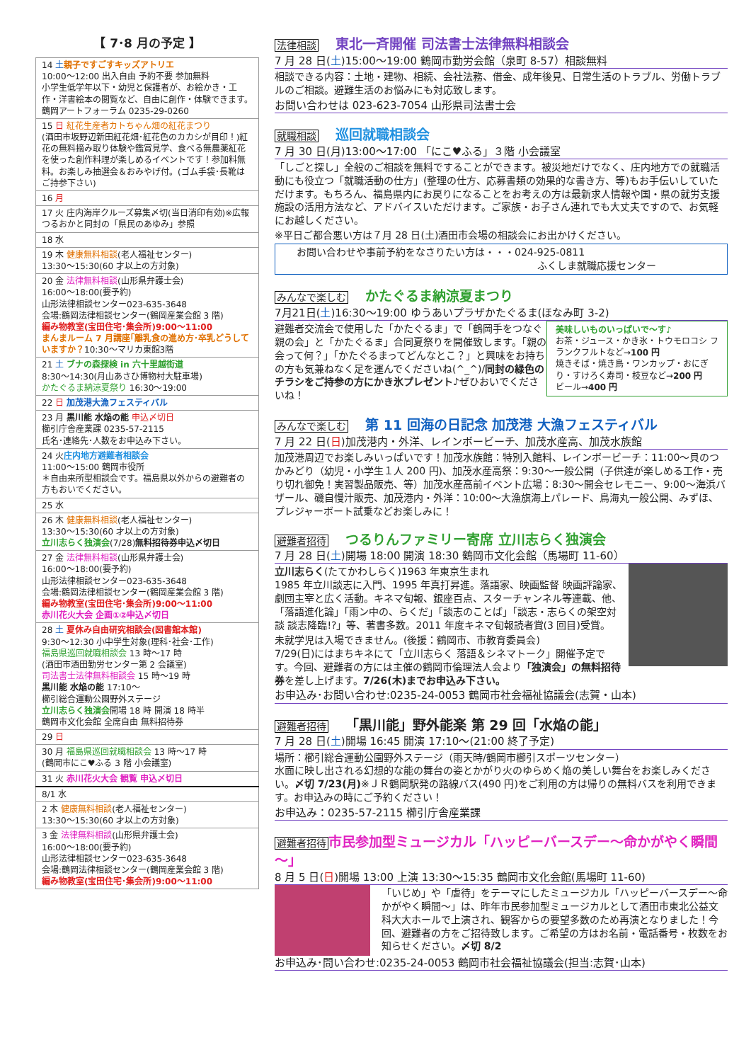【 7･8 月の予定 】
| 14 土 親子ですごすキッズアトリエ 10:00～12:00 出入自由 予約不要 参加無料 小学生低学年以下・幼児と保護者が、お絵かき・工作・洋書絵本の閲覧など、自由に創作・体験できます。鶴岡アートフォーラム 0235-29-0260 |
| 15 日 紅花生産者カトちゃん畑の紅花まつり (酒田市坂野辺新田紅花畑･紅花色のカカシが目印！)紅花の無料摘み取り体験や鑑賞見学、食べる無農薬紅花を使った創作料理が楽しめるイベントです！参加料無料。お楽しみ抽選会＆おみやげ付。(ゴム手袋･長靴はご持参下さい) |
| 16 月 |
| 17 火 庄内海岸クルーズ募集〆切(当日消印有効)※広報つるおかと同封の「県民のあゆみ」参照 |
| 18 水 |
| 19 木 健康無料相談 (老人福祉センター) 13:30～15:30(60 才以上の方対象) |
| 20 金 法律無料相談 (山形県弁護士会) 16:00～18:00(要予約) 山形法律相談センター023-635-3648 会場:鶴岡法律相談センター(鶴岡産業会館 3 階) 編み物教室(宝田住宅･集会所)9:00～11:00 まんまルーム 7 月講座｢離乳食の進め方･卒乳どうしていますか？ 10:30～マリカ東館3階 |
| 21 土 ブナの森探検 in 六十里越街道 8:30～14:30(月山あさひ博物村大駐車場) かたぐるま納涼夏祭り 16:30～19:00 |
| 22 日 加茂港大漁フェスティバル |
| 23 月 黒川能 水焔の能 申込〆切日 櫛引庁舎産業課 0235-57-2115 氏名･連絡先･人数をお申込み下さい。 |
| 24 火 庄内地方避難者相談会 11:00～15:00 鶴岡市役所 ＊自由来所型相談会です。福島県以外からの避難者の方もおいでください。 |
| 25 水 |
| 26 木 健康無料相談 (老人福祉センター) 13:30～15:30(60 才以上の方対象) 立川志らく独演会 (7/28) 無料招待券申込〆切日 |
| 27 金 法律無料相談 (山形県弁護士会) 16:00～18:00(要予約) 山形法律相談センター023-635-3648 会場:鶴岡法律相談センター(鶴岡産業会館 3 階) 編み物教室(宝田住宅･集会所)9:00～11:00 赤川花火大会 企画①②申込〆切日 |
| 28 土 夏休み自由研究相談会(図書館本館) 9:30～12:30 小中学生対象(理科･社会･工作) 福島県巡回就職相談会 13 時～17 時 (酒田市酒田勤労センター第 2 会議室) 司法書士法律無料相談会 15 時～19 時 黒川能 水焔の能 17:10～ 櫛引総合運動公園野外ステージ 立川志らく独演会 開場 18 時 開演 18 時半 鶴岡市文化会館 全席自由 無料招待券 |
| 29 日 |
| 30 月 福島県巡回就職相談会 13 時～17 時 (鶴岡市にこ♥ふる 3 階 小会議室) |
| 31 火 赤川花火大会 観覧 申込〆切日 |
| 8/1 水 |
| 2 木 健康無料相談 (老人福祉センター) 13:30～15:30(60 才以上の方対象) |
| 3 金 法律無料相談 (山形県弁護士会) 16:00～18:00(要予約) 山形法律相談センター023-635-3648 会場:鶴岡法律相談センター(鶴岡産業会館 3 階) 編み物教室(宝田住宅･集会所)9:00～11:00 |
法律相談 東北一斉開催 司法書士法律無料相談会
7 月 28 日(土)15:00～19:00 鶴岡市勤労会館（泉町 8-57）相談無料
相談できる内容：土地・建物、相続、会社法務、借金、成年後見、日常生活のトラブル、労働トラブルのご相談。避難生活のお悩みにも対応致します。
お問い合わせは 023-623-7054 山形県司法書士会
就職相談 巡回就職相談会
7 月 30 日(月)13:00～17:00 「にこ♥ふる」３階 小会議室
「しごと探し」全般のご相談を無料ですることができます。被災地だけでなく、庄内地方での就職活動にも役立つ「就職活動の仕方」(整理の仕方、応募書類の効果的な書き方、等)もお手伝いしていただけます。もちろん、福島県内にお戻りになることをお考えの方は最新求人情報や国・県の就労支援施設の活用方法など、アドバイスいただけます。ご家族・お子さん連れでも大丈夫ですので、お気軽にお越しください。
※平日ご都合悪い方は７月 28 日(土)酒田市会場の相談会にお出かけください。
お問い合わせや事前予約をなさりたい方は・・・024-925-0811
ふくしま就職応援センター
みんなで楽しむ かたぐるま納涼夏まつり
7月21日(土)16:30～19:00 ゆうあいプラザかたぐるま(ほなみ町 3-2)
美味しいものいっぱいで～す♪
お茶・ジュース・かき氷・トウモロコシ フランクフルトなど→100 円
焼きそば・焼き鳥・ワンカップ・おにぎり・すけろく寿司・枝豆など→200 円
ビール→400 円
避難者交流会で使用した「かたぐるま」で「鶴岡手をつなぐ親の会」と「かたぐるま」合同夏祭りを開催致します。「親の会って何？」「かたぐるまってどんなとこ？」と興味をお持ちの方も気兼ねなく足を運んでくださいね(^_^)/同封の緑色のチラシをご持参の方にかき氷プレゼント♪ぜひおいでくださいね！
みんなで楽しむ 第 11 回海の日記念 加茂港 大漁フェスティバル
7 月 22 日(日)加茂港内・外洋、レインボービーチ、加茂水産高、加茂水族館
加茂港周辺でお楽しみいっぱいです！加茂水族館：特別入館料、レインボービーチ：11:00～貝のつかみどり（幼児・小学生１人 200 円)、加茂水産高祭：9:30～一般公開（子供達が楽しめる工作・売り切れ御免！実習製品販売、等）加茂水産高前イベント広場：8:30～開会セレモニー、9:00～海浜バザール、磯自慢汁販売、加茂港内・外洋：10:00～大漁旗海上パレード、鳥海丸一般公開、みずほ、プレジャーボート試乗などお楽しみに！
避難者招待 つるりんファミリー寄席 立川志らく独演会
7 月 28 日(土)開場 18:00 開演 18:30 鶴岡市文化会館（馬場町 11-60）
立川志らく(たてかわしらく)1963 年東京生まれ
1985 年立川談志に入門、1995 年真打昇進。落語家、映画監督 映画評論家、劇団主宰と広く活動。キネマ旬報、銀座百点、スターチャンネル等連載、他、「落語進化論」「雨ン中の、らくだ」「談志のことば」「談志・志らくの架空対談 談志降臨!?」等、著書多数。2011 年度キネマ旬報読者賞(3 回目)受賞。
未就学児は入場できません。(後援：鶴岡市、市教育委員会)
7/29(日)にはまちキネにて「立川志らく 落語＆シネマトーク」開催予定です。今回、避難者の方には主催の鶴岡市倫理法人会より「独演会」の無料招待券を差し上げます。7/26(木)までお申込み下さい。
お申込み･お問い合わせ:0235-24-0053 鶴岡市社会福祉協議会(志賀・山本)
避難者招待 「黒川能」野外能楽 第 29 回「水焔の能」
7 月 28 日(土)開場 16:45 開演 17:10～(21:00 終了予定)
場所：櫛引総合運動公園野外ステージ（雨天時/鶴岡市櫛引スポーツセンター）
水面に映し出される幻想的な能の舞台の姿とかがり火のゆらめく焔の美しい舞台をお楽しみください。〆切 7/23(月)※ＪＲ鶴岡駅発の路線バス(490 円)をご利用の方は帰りの無料バスを利用できます。お申込みの時にご予約ください！
お申込み：0235-57-2115 櫛引庁舎産業課
避難者招待 市民参加型ミュージカル「ハッピーバースデー～命かがやく瞬間～」
8 月 5 日(日)開場 13:00 上演 13:30～15:35 鶴岡市文化会館(馬場町 11-60)
「いじめ」や「虐待」をテーマにしたミュージカル「ハッピーバースデー～命かがやく瞬間～」は、昨年市民参加型ミュージカルとして酒田市東北公益文科大大ホールで上演され、観客からの要望多数のため再演となりました！今回、避難者の方をご招待致します。ご希望の方はお名前・電話番号・枚数をお知らせください。〆切 8/2
お申込み･問い合わせ:0235-24-0053 鶴岡市社会福祉協議会(担当:志賀･山本)